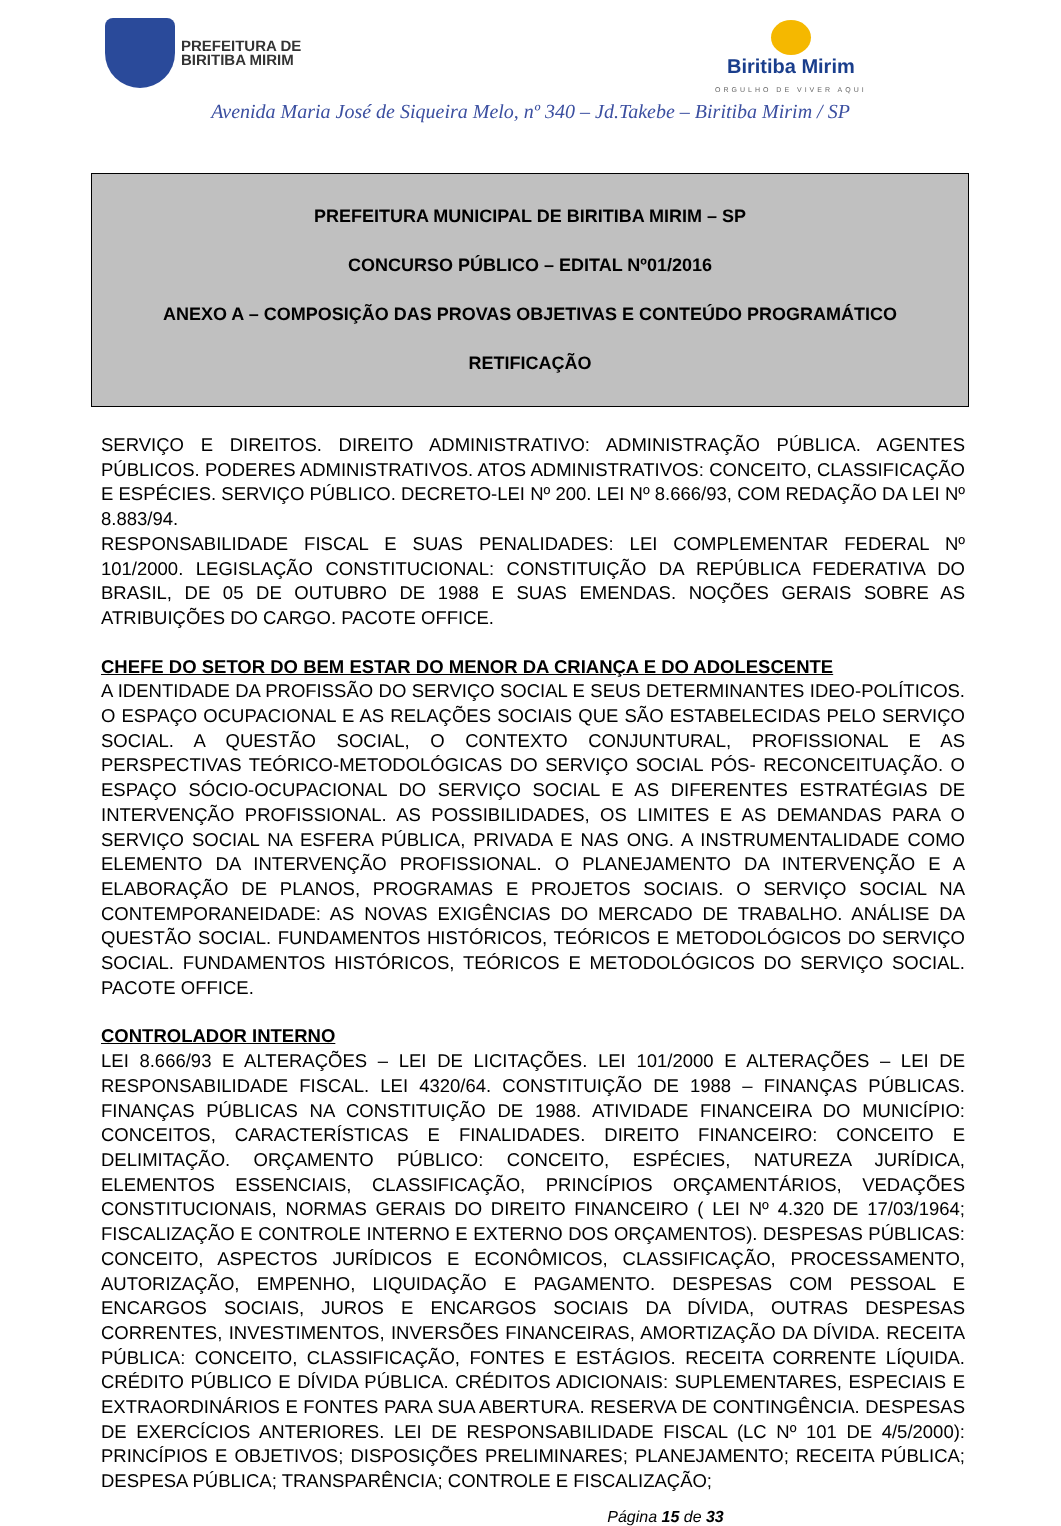PREFEITURA DE
BIRITIBA MIRIM
Biritiba Mirim
ORGULHO DE VIVER AQUI
Avenida Maria José de Siqueira Melo, nº 340 – Jd.Takebe – Biritiba Mirim / SP
PREFEITURA MUNICIPAL DE BIRITIBA MIRIM – SP
CONCURSO PÚBLICO – EDITAL Nº01/2016
ANEXO A – COMPOSIÇÃO DAS PROVAS OBJETIVAS E CONTEÚDO PROGRAMÁTICO
RETIFICAÇÃO
SERVIÇO E DIREITOS. DIREITO ADMINISTRATIVO: ADMINISTRAÇÃO PÚBLICA. AGENTES PÚBLICOS. PODERES ADMINISTRATIVOS. ATOS ADMINISTRATIVOS: CONCEITO, CLASSIFICAÇÃO E ESPÉCIES. SERVIÇO PÚBLICO. DECRETO-LEI Nº 200. LEI Nº 8.666/93, COM REDAÇÃO DA LEI Nº 8.883/94.
RESPONSABILIDADE FISCAL E SUAS PENALIDADES: LEI COMPLEMENTAR FEDERAL Nº 101/2000. LEGISLAÇÃO CONSTITUCIONAL: CONSTITUIÇÃO DA REPÚBLICA FEDERATIVA DO BRASIL, DE 05 DE OUTUBRO DE 1988 E SUAS EMENDAS. NOÇÕES GERAIS SOBRE AS ATRIBUIÇÕES DO CARGO. PACOTE OFFICE.
CHEFE DO SETOR DO BEM ESTAR DO MENOR DA CRIANÇA E DO ADOLESCENTE
A IDENTIDADE DA PROFISSÃO DO SERVIÇO SOCIAL E SEUS DETERMINANTES IDEO-POLÍTICOS. O ESPAÇO OCUPACIONAL E AS RELAÇÕES SOCIAIS QUE SÃO ESTABELECIDAS PELO SERVIÇO SOCIAL. A QUESTÃO SOCIAL, O CONTEXTO CONJUNTURAL, PROFISSIONAL E AS PERSPECTIVAS TEÓRICO-METODOLÓGICAS DO SERVIÇO SOCIAL PÓS- RECONCEITUAÇÃO. O ESPAÇO SÓCIO-OCUPACIONAL DO SERVIÇO SOCIAL E AS DIFERENTES ESTRATÉGIAS DE INTERVENÇÃO PROFISSIONAL. AS POSSIBILIDADES, OS LIMITES E AS DEMANDAS PARA O SERVIÇO SOCIAL NA ESFERA PÚBLICA, PRIVADA E NAS ONG. A INSTRUMENTALIDADE COMO ELEMENTO DA INTERVENÇÃO PROFISSIONAL. O PLANEJAMENTO DA INTERVENÇÃO E A ELABORAÇÃO DE PLANOS, PROGRAMAS E PROJETOS SOCIAIS. O SERVIÇO SOCIAL NA CONTEMPORANEIDADE: AS NOVAS EXIGÊNCIAS DO MERCADO DE TRABALHO. ANÁLISE DA QUESTÃO SOCIAL. FUNDAMENTOS HISTÓRICOS, TEÓRICOS E METODOLÓGICOS DO SERVIÇO SOCIAL. FUNDAMENTOS HISTÓRICOS, TEÓRICOS E METODOLÓGICOS DO SERVIÇO SOCIAL. PACOTE OFFICE.
CONTROLADOR INTERNO
LEI 8.666/93 E ALTERAÇÕES – LEI DE LICITAÇÕES. LEI 101/2000 E ALTERAÇÕES – LEI DE RESPONSABILIDADE FISCAL. LEI 4320/64. CONSTITUIÇÃO DE 1988 – FINANÇAS PÚBLICAS. FINANÇAS PÚBLICAS NA CONSTITUIÇÃO DE 1988. ATIVIDADE FINANCEIRA DO MUNICÍPIO: CONCEITOS, CARACTERÍSTICAS E FINALIDADES. DIREITO FINANCEIRO: CONCEITO E DELIMITAÇÃO. ORÇAMENTO PÚBLICO: CONCEITO, ESPÉCIES, NATUREZA JURÍDICA, ELEMENTOS ESSENCIAIS, CLASSIFICAÇÃO, PRINCÍPIOS ORÇAMENTÁRIOS, VEDAÇÕES CONSTITUCIONAIS, NORMAS GERAIS DO DIREITO FINANCEIRO ( LEI Nº 4.320 DE 17/03/1964; FISCALIZAÇÃO E CONTROLE INTERNO E EXTERNO DOS ORÇAMENTOS). DESPESAS PÚBLICAS: CONCEITO, ASPECTOS JURÍDICOS E ECONÔMICOS, CLASSIFICAÇÃO, PROCESSAMENTO, AUTORIZAÇÃO, EMPENHO, LIQUIDAÇÃO E PAGAMENTO. DESPESAS COM PESSOAL E ENCARGOS SOCIAIS, JUROS E ENCARGOS SOCIAIS DA DÍVIDA, OUTRAS DESPESAS CORRENTES, INVESTIMENTOS, INVERSÕES FINANCEIRAS, AMORTIZAÇÃO DA DÍVIDA. RECEITA PÚBLICA: CONCEITO, CLASSIFICAÇÃO, FONTES E ESTÁGIOS. RECEITA CORRENTE LÍQUIDA. CRÉDITO PÚBLICO E DÍVIDA PÚBLICA. CRÉDITOS ADICIONAIS: SUPLEMENTARES, ESPECIAIS E EXTRAORDINÁRIOS E FONTES PARA SUA ABERTURA. RESERVA DE CONTINGÊNCIA. DESPESAS DE EXERCÍCIOS ANTERIORES. LEI DE RESPONSABILIDADE FISCAL (LC Nº 101 DE 4/5/2000): PRINCÍPIOS E OBJETIVOS; DISPOSIÇÕES PRELIMINARES; PLANEJAMENTO; RECEITA PÚBLICA; DESPESA PÚBLICA; TRANSPARÊNCIA; CONTROLE E FISCALIZAÇÃO;
Página 15 de 33